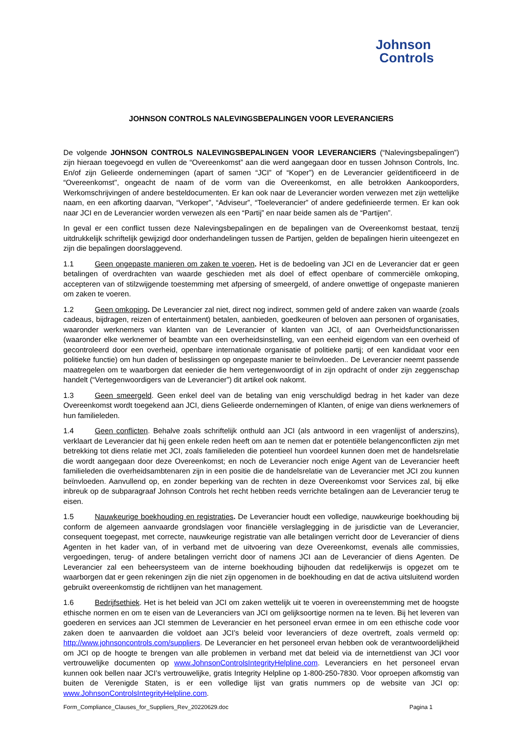Johnson
Controls
JOHNSON CONTROLS NALEVINGSBEPALINGEN VOOR LEVERANCIERS
De volgende JOHNSON CONTROLS NALEVINGSBEPALINGEN VOOR LEVERANCIERS (“Nalevingsbepalingen”) zijn hieraan toegevoegd en vullen de “Overeenkomst” aan die werd aangegaan door en tussen Johnson Controls, Inc. En/of zijn Gelieerde ondernemingen (apart of samen “JCI” of “Koper”) en de Leverancier geïdentificeerd in de “Overeenkomst", ongeacht de naam of de vorm van die Overeenkomst, en alle betrokken Aankooporders, Werkomschrijvingen of andere besteldocumenten. Er kan ook naar de Leverancier worden verwezen met zijn wettelijke naam, en een afkorting daarvan, “Verkoper”, “Adviseur”, “Toeleverancier” of andere gedefinieerde termen. Er kan ook naar JCI en de Leverancier worden verwezen als een “Partij” en naar beide samen als de “Partijen”.
In geval er een conflict tussen deze Nalevingsbepalingen en de bepalingen van de Overeenkomst bestaat, tenzij uitdrukkelijk schriftelijk gewijzigd door onderhandelingen tussen de Partijen, gelden de bepalingen hierin uiteengezet en zijn die bepalingen doorslaggevend.
1.1 Geen ongepaste manieren om zaken te voeren. Het is de bedoeling van JCI en de Leverancier dat er geen betalingen of overdrachten van waarde geschieden met als doel of effect openbare of commerciële omkoping, accepteren van of stilzwijgende toestemming met afpersing of smeergeld, of andere onwettige of ongepaste manieren om zaken te voeren.
1.2 Geen omkoping. De Leverancier zal niet, direct nog indirect, sommen geld of andere zaken van waarde (zoals cadeaus, bijdragen, reizen of entertainment) betalen, aanbieden, goedkeuren of beloven aan personen of organisaties, waaronder werknemers van klanten van de Leverancier of klanten van JCI, of aan Overheidsfunctionarissen (waaronder elke werknemer of beambte van een overheidsinstelling, van een eenheid eigendom van een overheid of gecontroleerd door een overheid, openbare internationale organisatie of politieke partij; of een kandidaat voor een politieke functie) om hun daden of beslissingen op ongepaste manier te beïnvloeden.. De Leverancier neemt passende maatregelen om te waarborgen dat eenieder die hem vertegenwoordigt of in zijn opdracht of onder zijn zeggenschap handelt (“Vertegenwoordigers van de Leverancier”) dit artikel ook nakomt.
1.3 Geen smeergeld. Geen enkel deel van de betaling van enig verschuldigd bedrag in het kader van deze Overeenkomst wordt toegekend aan JCI, diens Gelieerde ondernemingen of Klanten, of enige van diens werknemers of hun familieleden.
1.4 Geen conflicten. Behalve zoals schriftelijk onthuld aan JCI (als antwoord in een vragenlijst of anderszins), verklaart de Leverancier dat hij geen enkele reden heeft om aan te nemen dat er potentiële belangenconflicten zijn met betrekking tot diens relatie met JCI, zoals familieleden die potentieel hun voordeel kunnen doen met de handelsrelatie die wordt aangegaan door deze Overeenkomst; en noch de Leverancier noch enige Agent van de Leverancier heeft familieleden die overheidsambtenaren zijn in een positie die de handelsrelatie van de Leverancier met JCI zou kunnen beïnvloeden. Aanvullend op, en zonder beperking van de rechten in deze Overeenkomst voor Services zal, bij elke inbreuk op de subparagraaf Johnson Controls het recht hebben reeds verrichte betalingen aan de Leverancier terug te eisen.
1.5 Nauwkeurige boekhouding en registraties. De Leverancier houdt een volledige, nauwkeurige boekhouding bij conform de algemeen aanvaarde grondslagen voor financiële verslaglegging in de jurisdictie van de Leverancier, consequent toegepast, met correcte, nauwkeurige registratie van alle betalingen verricht door de Leverancier of diens Agenten in het kader van, of in verband met de uitvoering van deze Overeenkomst, evenals alle commissies, vergoedingen, terug- of andere betalingen verricht door of namens JCI aan de Leverancier of diens Agenten. De Leverancier zal een beheersysteem van de interne boekhouding bijhouden dat redelijkerwijs is opgezet om te waarborgen dat er geen rekeningen zijn die niet zijn opgenomen in de boekhouding en dat de activa uitsluitend worden gebruikt overeenkomstig de richtlijnen van het management.
1.6 Bedrijfsethiek. Het is het beleid van JCI om zaken wettelijk uit te voeren in overeenstemming met de hoogste ethische normen en om te eisen van de Leveranciers van JCI om gelijksoortige normen na te leven. Bij het leveren van goederen en services aan JCI stemmen de Leverancier en het personeel ervan ermee in om een ethische code voor zaken doen te aanvaarden die voldoet aan JCI’s beleid voor leveranciers of deze overtreft, zoals vermeld op: http://www.johnsoncontrols.com/suppliers. De Leverancier en het personeel ervan hebben ook de verantwoordelijkheid om JCI op de hoogte te brengen van alle problemen in verband met dat beleid via de internetdienst van JCI voor vertrouwelijke documenten op www.JohnsonControlsIntegrityHelpline.com. Leveranciers en het personeel ervan kunnen ook bellen naar JCI’s vertrouwelijke, gratis Integrity Helpline op 1-800-250-7830. Voor oproepen afkomstig van buiten de Verenigde Staten, is er een volledige lijst van gratis nummers op de website van JCI op: www.JohnsonControlsIntegrityHelpline.com.
Form_Compliance_Clauses_for_Suppliers_Rev_20220629.doc Pagina 1